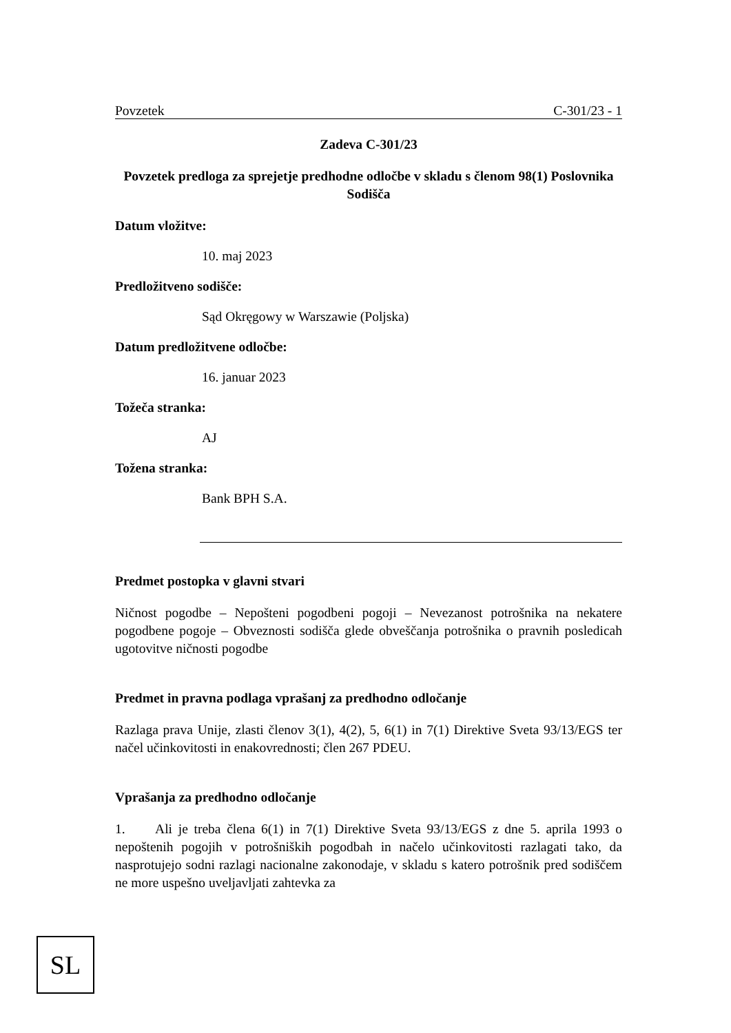Povzetek C-301/23 - 1
Zadeva C-301/23
Povzetek predloga za sprejetje predhodne odločbe v skladu s členom 98(1) Poslovnika Sodišča
Datum vložitve:
10. maj 2023
Predložitveno sodišče:
Sąd Okręgowy w Warszawie (Poljska)
Datum predložitvene odločbe:
16. januar 2023
Tožeča stranka:
AJ
Tožena stranka:
Bank BPH S.A.
Predmet postopka v glavni stvari
Ničnost pogodbe – Nepošteni pogodbeni pogoji – Nevezanost potrošnika na nekatere pogodbene pogoje – Obveznosti sodišča glede obveščanja potrošnika o pravnih posledicah ugotovitve ničnosti pogodbe
Predmet in pravna podlaga vprašanj za predhodno odločanje
Razlaga prava Unije, zlasti členov 3(1), 4(2), 5, 6(1) in 7(1) Direktive Sveta 93/13/EGS ter načel učinkovitosti in enakovrednosti; člen 267 PDEU.
Vprašanja za predhodno odločanje
1. Ali je treba člena 6(1) in 7(1) Direktive Sveta 93/13/EGS z dne 5. aprila 1993 o nepoštenih pogojih v potrošniških pogodbah in načelo učinkovitosti razlagati tako, da nasprotujejo sodni razlagi nacionalne zakonodaje, v skladu s katero potrošnik pred sodiščem ne more uspešno uveljavljati zahtevka za
SL